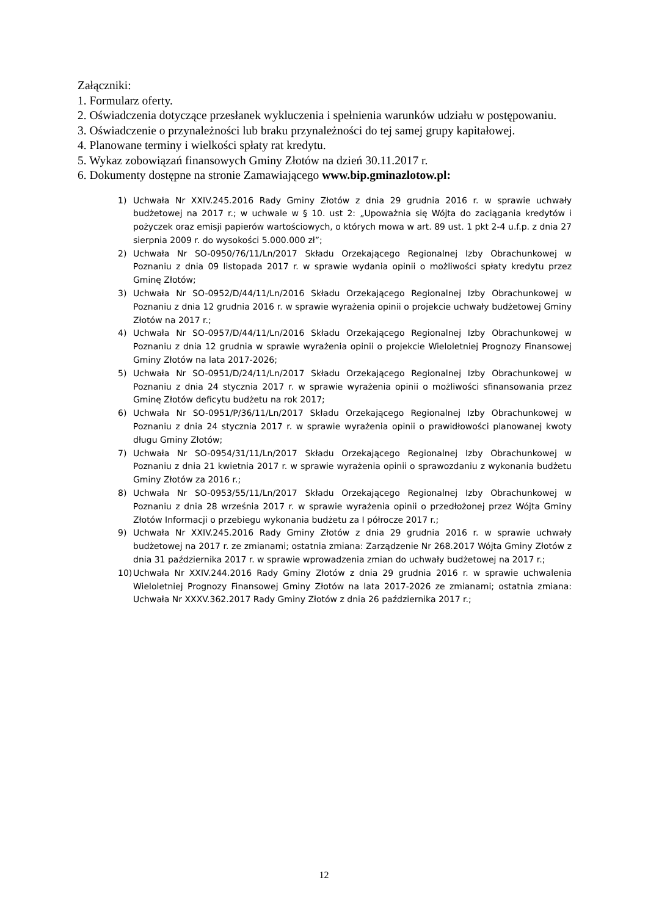Załączniki:
1. Formularz oferty.
2. Oświadczenia dotyczące przesłanek wykluczenia i spełnienia warunków udziału w postępowaniu.
3. Oświadczenie o przynależności lub braku przynależności do tej samej grupy kapitałowej.
4. Planowane terminy i wielkości spłaty rat kredytu.
5. Wykaz zobowiązań finansowych Gminy Złotów na dzień 30.11.2017 r.
6. Dokumenty dostępne na stronie Zamawiającego www.bip.gminazlotow.pl:
1) Uchwała Nr XXIV.245.2016 Rady Gminy Złotów z dnia 29 grudnia 2016 r. w sprawie uchwały budżetowej na 2017 r.; w uchwale w § 10. ust 2: „Upoważnia się Wójta do zaciągania kredytów i pożyczek oraz emisji papierów wartościowych, o których mowa w art. 89 ust. 1 pkt 2-4 u.f.p. z dnia 27 sierpnia 2009 r. do wysokości 5.000.000 zł”;
2) Uchwała Nr SO-0950/76/11/Ln/2017 Składu Orzekającego Regionalnej Izby Obrachunkowej w Poznaniu z dnia 09 listopada 2017 r. w sprawie wydania opinii o możliwości spłaty kredytu przez Gminę Złotów;
3) Uchwała Nr SO-0952/D/44/11/Ln/2016 Składu Orzekającego Regionalnej Izby Obrachunkowej w Poznaniu z dnia 12 grudnia 2016 r. w sprawie wyrażenia opinii o projekcie uchwały budżetowej Gminy Złotów na 2017 r.;
4) Uchwała Nr SO-0957/D/44/11/Ln/2016 Składu Orzekającego Regionalnej Izby Obrachunkowej w Poznaniu z dnia 12 grudnia w sprawie wyrażenia opinii o projekcie Wieloletniej Prognozy Finansowej Gminy Złotów na lata 2017-2026;
5) Uchwała Nr SO-0951/D/24/11/Ln/2017 Składu Orzekającego Regionalnej Izby Obrachunkowej w Poznaniu z dnia 24 stycznia 2017 r. w sprawie wyrażenia opinii o możliwości sfinansowania przez Gminę Złotów deficytu budżetu na rok 2017;
6) Uchwała Nr SO-0951/P/36/11/Ln/2017 Składu Orzekającego Regionalnej Izby Obrachunkowej w Poznaniu z dnia 24 stycznia 2017 r. w sprawie wyrażenia opinii o prawidłowości planowanej kwoty długu Gminy Złotów;
7) Uchwała Nr SO-0954/31/11/Ln/2017 Składu Orzekającego Regionalnej Izby Obrachunkowej w Poznaniu z dnia 21 kwietnia 2017 r. w sprawie wyrażenia opinii o sprawozdaniu z wykonania budżetu Gminy Złotów za 2016 r.;
8) Uchwała Nr SO-0953/55/11/Ln/2017 Składu Orzekającego Regionalnej Izby Obrachunkowej w Poznaniu z dnia 28 września 2017 r. w sprawie wyrażenia opinii o przedłożonej przez Wójta Gminy Złotów Informacji o przebiegu wykonania budżetu za I półrocze 2017 r.;
9) Uchwała Nr XXIV.245.2016 Rady Gminy Złotów z dnia 29 grudnia 2016 r. w sprawie uchwały budżetowej na 2017 r. ze zmianami; ostatnia zmiana: Zarządzenie Nr 268.2017 Wójta Gminy Złotów z dnia 31 października 2017 r. w sprawie wprowadzenia zmian do uchwały budżetowej na 2017 r.;
10) Uchwała Nr XXIV.244.2016 Rady Gminy Złotów z dnia 29 grudnia 2016 r. w sprawie uchwalenia Wieloletniej Prognozy Finansowej Gminy Złotów na lata 2017-2026 ze zmianami; ostatnia zmiana: Uchwała Nr XXXV.362.2017 Rady Gminy Złotów z dnia 26 października 2017 r.;
12